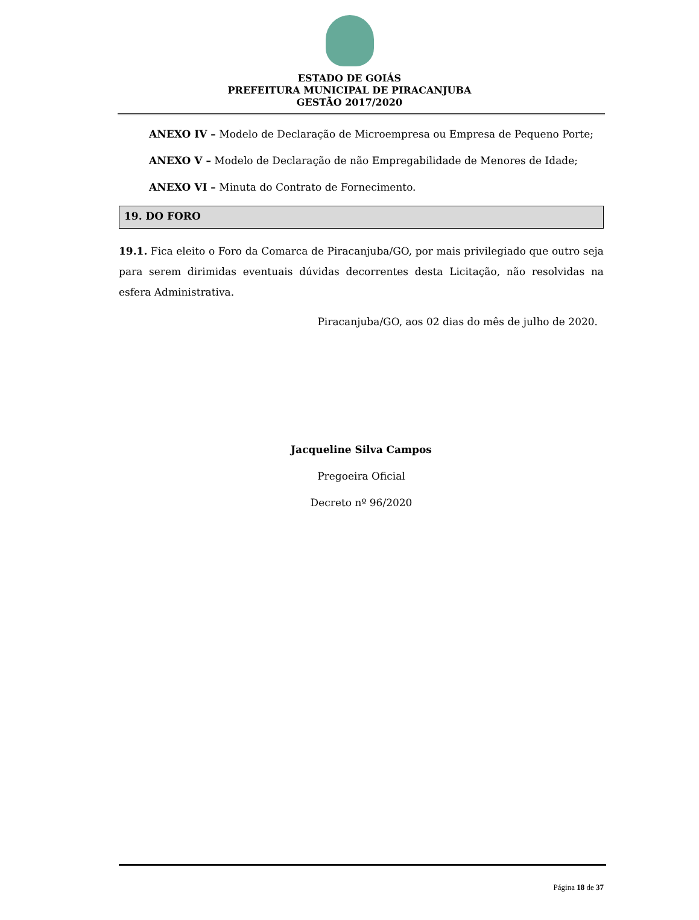ESTADO DE GOIÁS
PREFEITURA MUNICIPAL DE PIRACANJUBA
GESTÃO 2017/2020
ANEXO IV – Modelo de Declaração de Microempresa ou Empresa de Pequeno Porte;
ANEXO V – Modelo de Declaração de não Empregabilidade de Menores de Idade;
ANEXO VI – Minuta do Contrato de Fornecimento.
19. DO FORO
19.1. Fica eleito o Foro da Comarca de Piracanjuba/GO, por mais privilegiado que outro seja para serem dirimidas eventuais dúvidas decorrentes desta Licitação, não resolvidas na esfera Administrativa.
Piracanjuba/GO, aos 02 dias do mês de julho de 2020.
Jacqueline Silva Campos
Pregoeira Oficial
Decreto nº 96/2020
Página 18 de 37